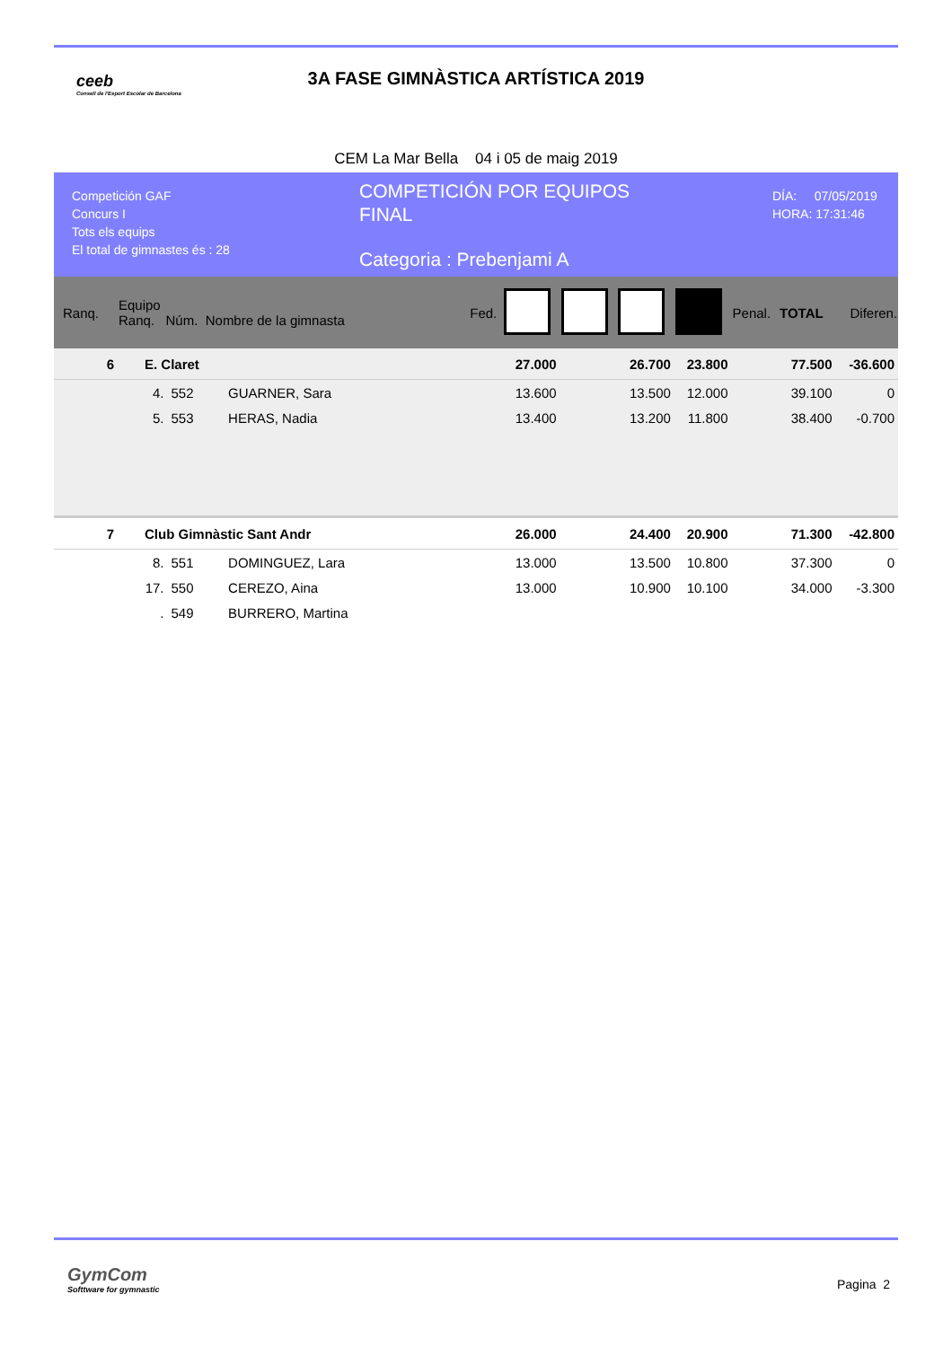ceeb
Consell de l'Esport Escolar de Barcelona
3A FASE GIMNÀSTICA ARTÍSTICA 2019
CEM La Mar Bella 04 i 05 de maig 2019
Competición GAF
Concurs I
Tots els equips
El total de gimnastes és : 28
COMPETICIÓN POR EQUIPOS
FINAL
Categoria : Prebenjami A
DÍA: 07/05/2019
HORA: 17:31:46
| Ranq. | Equipo Ranq. Núm. Nombre de la gimnasta | | | Fed. | | | | | Penal. | TOTAL | Diferen. |
| --- | --- | --- | --- | --- | --- | --- | --- | --- | --- | --- | --- |
| 6 | E. Claret | | | | 27.000 | | 26.700 | 23.800 | | 77.500 | -36.600 |
| | 4. | 552 | GUARNER, Sara | | 13.600 | | 13.500 | 12.000 | | 39.100 | 0 |
| | 5. | 553 | HERAS, Nadia | | 13.400 | | 13.200 | 11.800 | | 38.400 | -0.700 |
| 7 | Club Gimnàstic Sant Andr | | | | 26.000 | | 24.400 | 20.900 | | 71.300 | -42.800 |
| | 8. | 551 | DOMINGUEZ, Lara | | 13.000 | | 13.500 | 10.800 | | 37.300 | 0 |
| | 17. | 550 | CEREZO, Aina | | 13.000 | | 10.900 | 10.100 | | 34.000 | -3.300 |
| | . | 549 | BURRERO, Martina | | | | | | | | |
GymCom
Softtware for gymnastic
Pagina 2